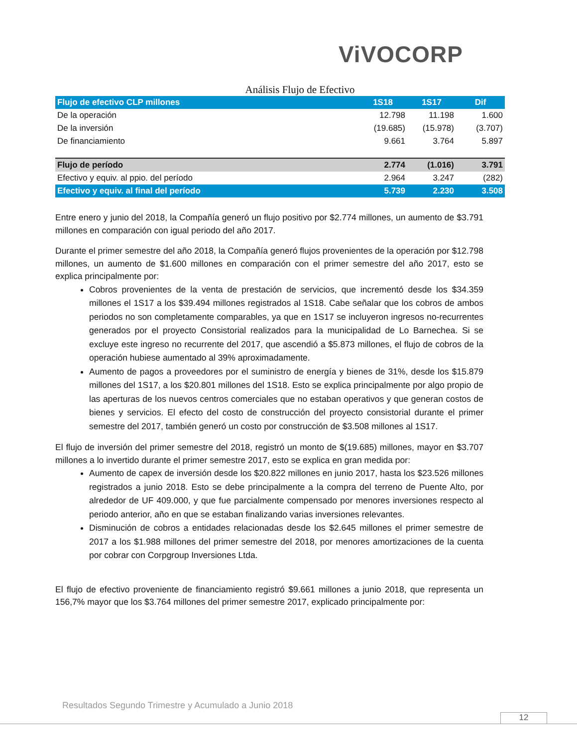ViVOCORP
Análisis Flujo de Efectivo
| Flujo de efectivo CLP millones | 1S18 | 1S17 | Dif |
| --- | --- | --- | --- |
| De la operación | 12.798 | 11.198 | 1.600 |
| De la inversión | (19.685) | (15.978) | (3.707) |
| De financiamiento | 9.661 | 3.764 | 5.897 |
| Flujo de período | 2.774 | (1.016) | 3.791 |
| Efectivo y equiv. al ppio. del período | 2.964 | 3.247 | (282) |
| Efectivo y equiv. al final del período | 5.739 | 2.230 | 3.508 |
Entre enero y junio del 2018, la Compañía generó un flujo positivo por $2.774 millones, un aumento de $3.791 millones en comparación con igual periodo del año 2017.
Durante el primer semestre del año 2018, la Compañía generó flujos provenientes de la operación por $12.798 millones, un aumento de $1.600 millones en comparación con el primer semestre del año 2017, esto se explica principalmente por:
Cobros provenientes de la venta de prestación de servicios, que incrementó desde los $34.359 millones el 1S17 a los $39.494 millones registrados al 1S18. Cabe señalar que los cobros de ambos periodos no son completamente comparables, ya que en 1S17 se incluyeron ingresos no-recurrentes generados por el proyecto Consistorial realizados para la municipalidad de Lo Barnechea. Si se excluye este ingreso no recurrente del 2017, que ascendió a $5.873 millones, el flujo de cobros de la operación hubiese aumentado al 39% aproximadamente.
Aumento de pagos a proveedores por el suministro de energía y bienes de 31%, desde los $15.879 millones del 1S17, a los $20.801 millones del 1S18. Esto se explica principalmente por algo propio de las aperturas de los nuevos centros comerciales que no estaban operativos y que generan costos de bienes y servicios. El efecto del costo de construcción del proyecto consistorial durante el primer semestre del 2017, también generó un costo por construcción de $3.508 millones al 1S17.
El flujo de inversión del primer semestre del 2018, registró un monto de $(19.685) millones, mayor en $3.707 millones a lo invertido durante el primer semestre 2017, esto se explica en gran medida por:
Aumento de capex de inversión desde los $20.822 millones en junio 2017, hasta los $23.526 millones registrados a junio 2018. Esto se debe principalmente a la compra del terreno de Puente Alto, por alrededor de UF 409.000, y que fue parcialmente compensado por menores inversiones respecto al periodo anterior, año en que se estaban finalizando varias inversiones relevantes.
Disminución de cobros a entidades relacionadas desde los $2.645 millones el primer semestre de 2017 a los $1.988 millones del primer semestre del 2018, por menores amortizaciones de la cuenta por cobrar con Corpgroup Inversiones Ltda.
El flujo de efectivo proveniente de financiamiento registró $9.661 millones a junio 2018, que representa un 156,7% mayor que los $3.764 millones del primer semestre 2017, explicado principalmente por:
Resultados Segundo Trimestre y Acumulado a Junio 2018
12